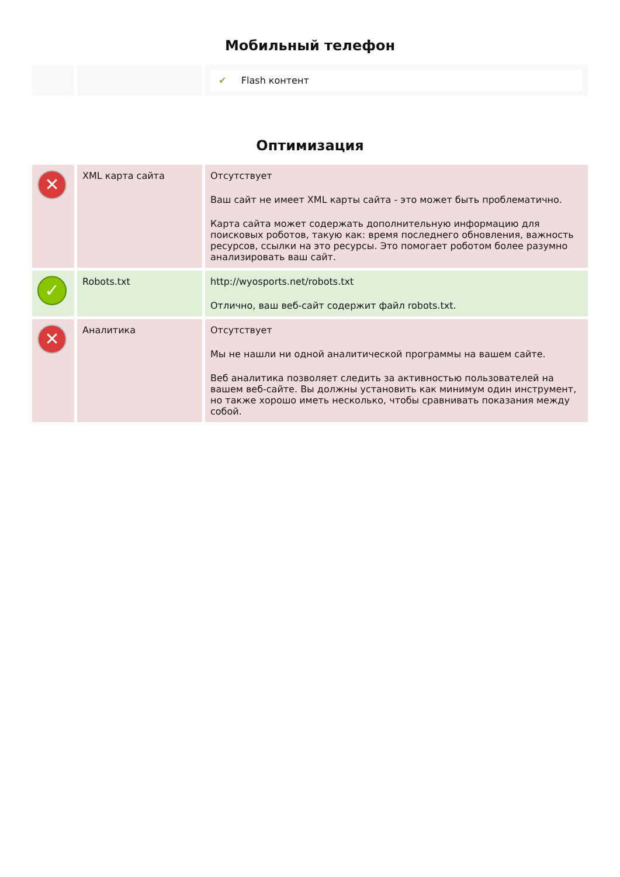Мобильный телефон
| | | ✔ Flash контент |
Оптимизация
| ✕ | XML карта сайта | Отсутствует Ваш сайт не имеет XML карты сайта - это может быть проблематично. Карта сайта может содержать дополнительную информацию для поисковых роботов, такую как: время последнего обновления, важность ресурсов, ссылки на это ресурсы. Это помогает роботом более разумно анализировать ваш сайт. |
| ✓ | Robots.txt | http://wyosports.net/robots.txt Отлично, ваш веб-сайт содержит файл robots.txt. |
| ✕ | Аналитика | Отсутствует Мы не нашли ни одной аналитической программы на вашем сайте. Веб аналитика позволяет следить за активностью пользователей на вашем веб-сайте. Вы должны установить как минимум один инструмент, но также хорошо иметь несколько, чтобы сравнивать показания между собой. |